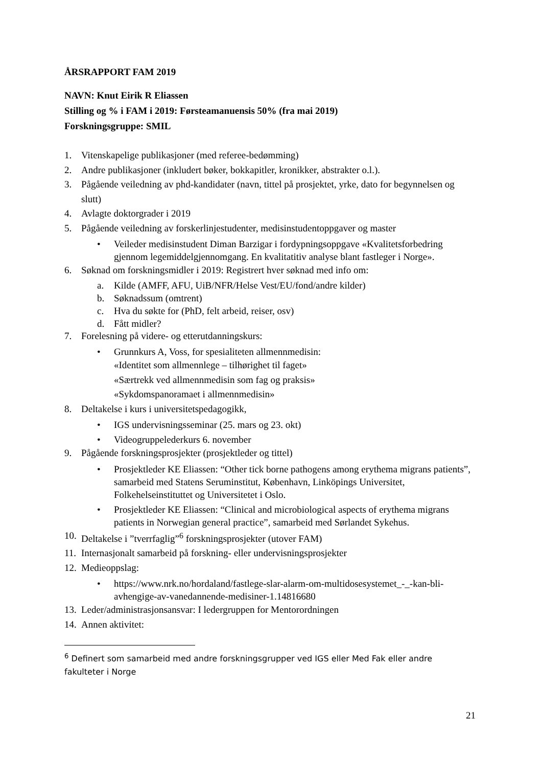ÅRSRAPPORT FAM 2019
NAVN: Knut Eirik R Eliassen
Stilling og % i FAM i 2019: Førsteamanuensis 50% (fra mai 2019)
Forskningsgruppe: SMIL
1. Vitenskapelige publikasjoner (med referee-bedømming)
2. Andre publikasjoner (inkludert bøker, bokkapitler, kronikker, abstrakter o.l.).
3. Pågående veiledning av phd-kandidater (navn, tittel på prosjektet, yrke, dato for begynnelsen og slutt)
4. Avlagte doktorgrader i 2019
5. Pågående veiledning av forskerlinjestudenter, medisinstudentoppgaver og master
• Veileder medisinstudent Diman Barzigar i fordypningsoppgave «Kvalitetsforbedring gjennom legemiddelgjennomgang. En kvalitatitiv analyse blant fastleger i Norge».
6. Søknad om forskningsmidler i 2019: Registrert hver søknad med info om:
a. Kilde (AMFF, AFU, UiB/NFR/Helse Vest/EU/fond/andre kilder)
b. Søknadssum (omtrent)
c. Hva du søkte for (PhD, felt arbeid, reiser, osv)
d. Fått midler?
7. Forelesning på videre- og etterutdanningskurs:
• Grunnkurs A, Voss, for spesialiteten allmennmedisin:
«Identitet som allmennlege – tilhørighet til faget»
«Særtrekk ved allmennmedisin som fag og praksis»
«Sykdomspanoramaet i allmennmedisin»
8. Deltakelse i kurs i universitetspedagogikk,
• IGS undervisningsseminar (25. mars og 23. okt)
• Videogruppelederkurs 6. november
9. Pågående forskningsprosjekter (prosjektleder og tittel)
• Prosjektleder KE Eliassen: “Other tick borne pathogens among erythema migrans patients”, samarbeid med Statens Seruminstitut, København, Linköpings Universitet, Folkehelseinstituttet og Universitetet i Oslo.
• Prosjektleder KE Eliassen: “Clinical and microbiological aspects of erythema migrans patients in Norwegian general practice”, samarbeid med Sørlandet Sykehus.
10. Deltakelse i ”tverrfaglig”<sup>6</sup> forskningsprosjekter (utover FAM)
11. Internasjonalt samarbeid på forskning- eller undervisningsprosjekter
12. Medieoppslag:
• https://www.nrk.no/hordaland/fastlege-slar-alarm-om-multidosesystemet_-_-kan-bli-avhengige-av-vanedannende-medisiner-1.14816680
13. Leder/administrasjonsansvar: I ledergruppen for Mentorordningen
14. Annen aktivitet:
<sup>6</sup> Definert som samarbeid med andre forskningsgrupper ved IGS eller Med Fak eller andre fakulteter i Norge
21